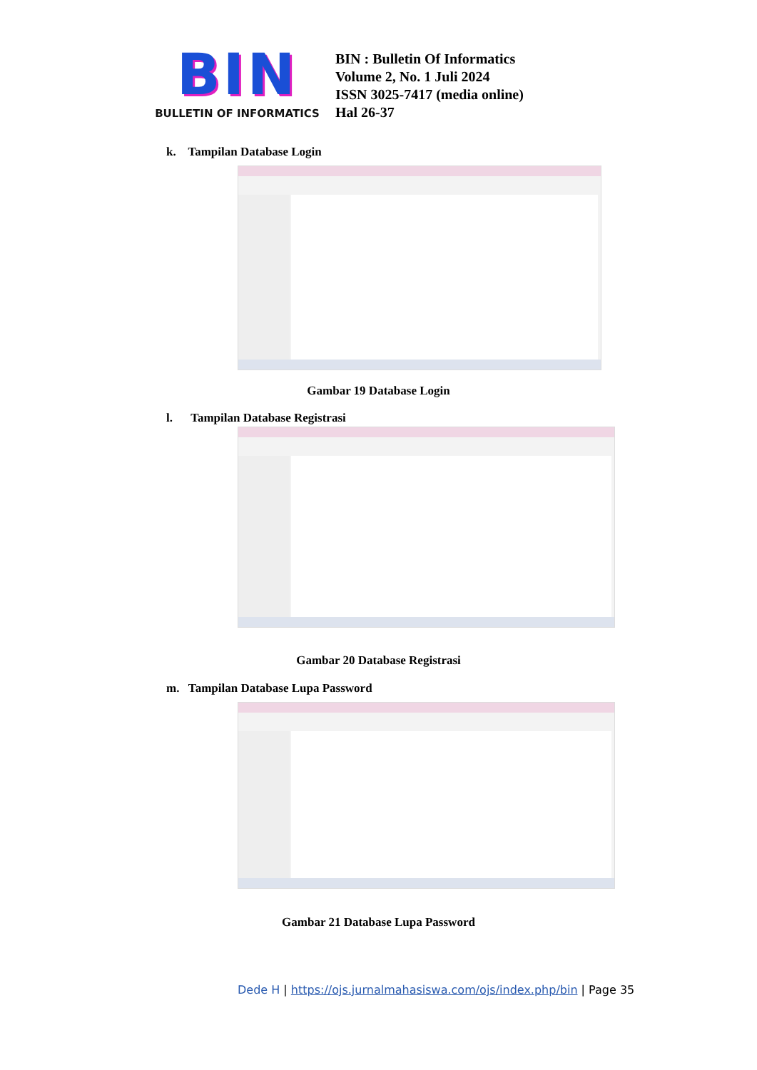BIN
BULLETIN OF INFORMATICS
BIN : Bulletin Of Informatics
Volume 2, No. 1 Juli 2024
ISSN 3025-7417 (media online)
Hal 26-37
k. Tampilan Database Login
Gambar 19 Database Login
l. Tampilan Database Registrasi
Gambar 20 Database Registrasi
m. Tampilan Database Lupa Password
Gambar 21 Database Lupa Password
Dede H | https://ojs.jurnalmahasiswa.com/ojs/index.php/bin | Page 35